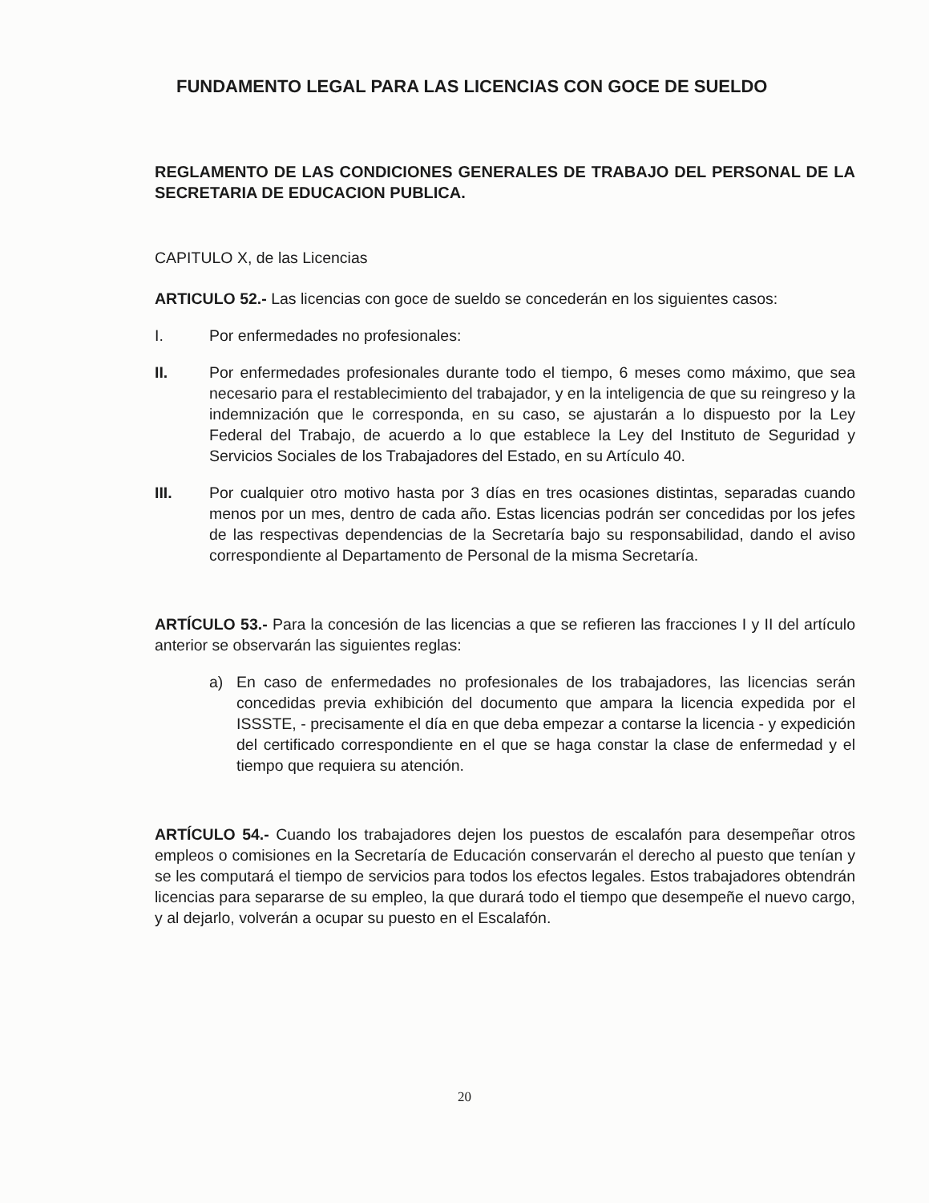FUNDAMENTO LEGAL PARA LAS LICENCIAS CON GOCE DE SUELDO
REGLAMENTO DE LAS CONDICIONES GENERALES DE TRABAJO DEL PERSONAL DE LA SECRETARIA DE EDUCACION PUBLICA.
CAPITULO X, de las Licencias
ARTICULO 52.- Las licencias con goce de sueldo se concederán en los siguientes casos:
I. Por enfermedades no profesionales:
II. Por enfermedades profesionales durante todo el tiempo, 6 meses como máximo, que sea necesario para el restablecimiento del trabajador, y en la inteligencia de que su reingreso y la indemnización que le corresponda, en su caso, se ajustarán a lo dispuesto por la Ley Federal del Trabajo, de acuerdo a lo que establece la Ley del Instituto de Seguridad y Servicios Sociales de los Trabajadores del Estado, en su Artículo 40.
III. Por cualquier otro motivo hasta por 3 días en tres ocasiones distintas, separadas cuando menos por un mes, dentro de cada año. Estas licencias podrán ser concedidas por los jefes de las respectivas dependencias de la Secretaría bajo su responsabilidad, dando el aviso correspondiente al Departamento de Personal de la misma Secretaría.
ARTÍCULO 53.- Para la concesión de las licencias a que se refieren las fracciones I y II del artículo anterior se observarán las siguientes reglas:
a) En caso de enfermedades no profesionales de los trabajadores, las licencias serán concedidas previa exhibición del documento que ampara la licencia expedida por el ISSSTE, - precisamente el día en que deba empezar a contarse la licencia - y expedición del certificado correspondiente en el que se haga constar la clase de enfermedad y el tiempo que requiera su atención.
ARTÍCULO 54.- Cuando los trabajadores dejen los puestos de escalafón para desempeñar otros empleos o comisiones en la Secretaría de Educación conservarán el derecho al puesto que tenían y se les computará el tiempo de servicios para todos los efectos legales. Estos trabajadores obtendrán licencias para separarse de su empleo, la que durará todo el tiempo que desempeñe el nuevo cargo, y al dejarlo, volverán a ocupar su puesto en el Escalafón.
20